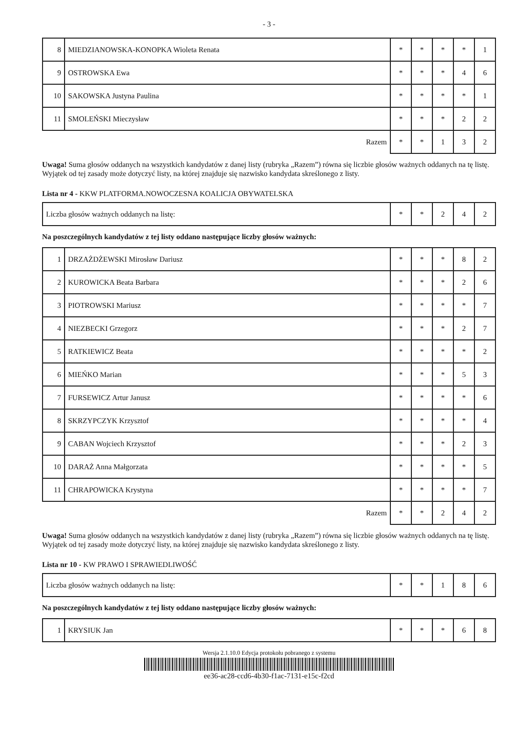- 3 -
| 8 | MIEDZIANOWSKA-KONOPKA Wioleta Renata | * | * | * | * | 1 |
| 9 | OSTROWSKA Ewa | * | * | * | 4 | 6 |
| 10 | SAKOWSKA Justyna Paulina | * | * | * | * | 1 |
| 11 | SMOLEŃSKI Mieczysław | * | * | * | 2 | 2 |
| Razem | | * | * | 1 | 3 | 2 |
Uwaga! Suma głosów oddanych na wszystkich kandydatów z danej listy (rubryka „Razem”) równa się liczbie głosów ważnych oddanych na tę listę. Wyjątek od tej zasady może dotyczyć listy, na której znajduje się nazwisko kandydata skreślonego z listy.
Lista nr 4 - KKW PLATFORMA.NOWOCZESNA KOALICJA OBYWATELSKA
| Liczba głosów ważnych oddanych na listę: | * | * | 2 | 4 | 2 |
Na poszczególnych kandydatów z tej listy oddano następujące liczby głosów ważnych:
| 1 | DRZAŻDŻEWSKI Mirosław Dariusz | * | * | * | 8 | 2 |
| 2 | KUROWICKA Beata Barbara | * | * | * | 2 | 6 |
| 3 | PIOTROWSKI Mariusz | * | * | * | * | 7 |
| 4 | NIEZBECKI Grzegorz | * | * | * | 2 | 7 |
| 5 | RATKIEWICZ Beata | * | * | * | * | 2 |
| 6 | MIEŃKO Marian | * | * | * | 5 | 3 |
| 7 | FURSEWICZ Artur Janusz | * | * | * | * | 6 |
| 8 | SKRZYPCZYK Krzysztof | * | * | * | * | 4 |
| 9 | CABAN Wojciech Krzysztof | * | * | * | 2 | 3 |
| 10 | DARAŻ Anna Małgorzata | * | * | * | * | 5 |
| 11 | CHRAPOWICKA Krystyna | * | * | * | * | 7 |
| Razem | | * | * | 2 | 4 | 2 |
Uwaga! Suma głosów oddanych na wszystkich kandydatów z danej listy (rubryka „Razem”) równa się liczbie głosów ważnych oddanych na tę listę. Wyjątek od tej zasady może dotyczyć listy, na której znajduje się nazwisko kandydata skreślonego z listy.
Lista nr 10 - KW PRAWO I SPRAWIEDLIWOŚĆ
| Liczba głosów ważnych oddanych na listę: | * | * | 1 | 8 | 6 |
Na poszczególnych kandydatów z tej listy oddano następujące liczby głosów ważnych:
| 1 | KRYSIUK Jan | * | * | * | 6 | 8 |
Wersja 2.1.10.0 Edycja protokołu pobranego z systemu
ee36-ac28-ccd6-4b30-f1ac-7131-e15c-f2cd